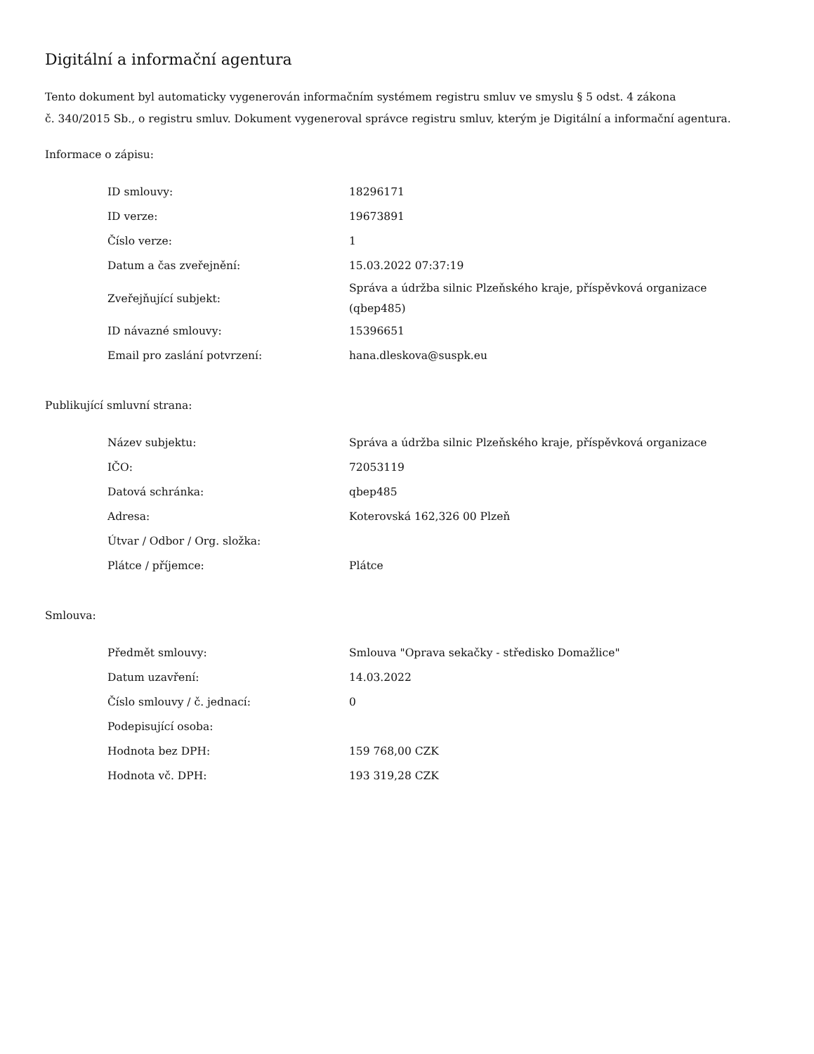Digitální a informační agentura
Tento dokument byl automaticky vygenerován informačním systémem registru smluv ve smyslu § 5 odst. 4 zákona
č. 340/2015 Sb., o registru smluv. Dokument vygeneroval správce registru smluv, kterým je Digitální a informační agentura.
Informace o zápisu:
| ID smlouvy: | 18296171 |
| ID verze: | 19673891 |
| Číslo verze: | 1 |
| Datum a čas zveřejnění: | 15.03.2022 07:37:19 |
| Zveřejňující subjekt: | Správa a údržba silnic Plzeňského kraje, příspěvková organizace (qbep485) |
| ID návazné smlouvy: | 15396651 |
| Email pro zaslání potvrzení: | hana.dleskova@suspk.eu |
Publikující smluvní strana:
| Název subjektu: | Správa a údržba silnic Plzeňského kraje, příspěvková organizace |
| IČO: | 72053119 |
| Datová schránka: | qbep485 |
| Adresa: | Koterovská 162,326 00 Plzeň |
| Útvar / Odbor / Org. složka: | |
| Plátce / příjemce: | Plátce |
Smlouva:
| Předmět smlouvy: | Smlouva "Oprava sekačky - středisko Domažlice" |
| Datum uzavření: | 14.03.2022 |
| Číslo smlouvy / č. jednací: | 0 |
| Podepisující osoba: | |
| Hodnota bez DPH: | 159 768,00 CZK |
| Hodnota vč. DPH: | 193 319,28 CZK |